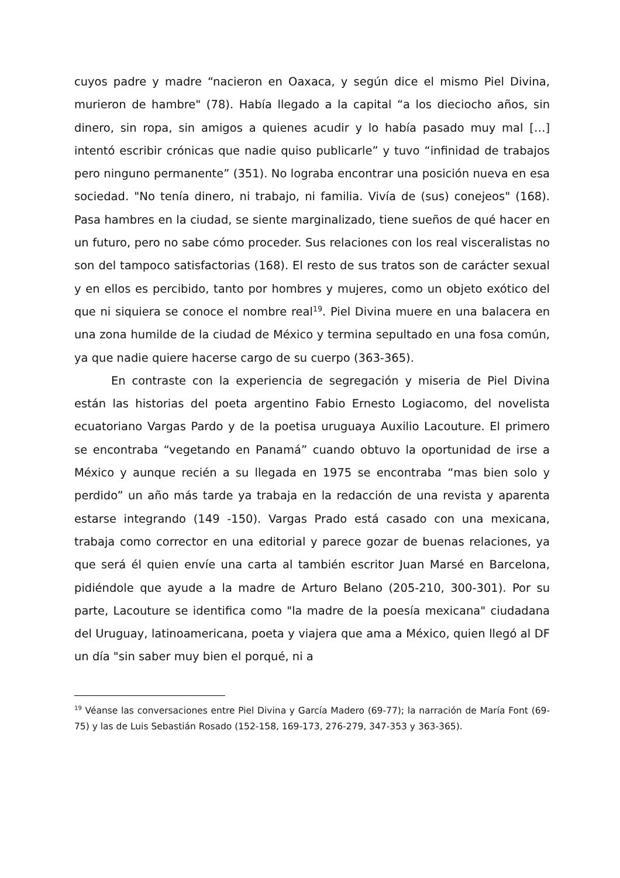cuyos padre y madre “nacieron en Oaxaca, y según dice el mismo Piel Divina, murieron de hambre" (78). Había llegado a la capital “a los dieciocho años, sin dinero, sin ropa, sin amigos a quienes acudir y lo había pasado muy mal […] intentó escribir crónicas que nadie quiso publicarle” y tuvo “infinidad de trabajos pero ninguno permanente” (351). No lograba encontrar una posición nueva en esa sociedad. "No tenía dinero, ni trabajo, ni familia. Vivía de (sus) conejeos" (168). Pasa hambres en la ciudad, se siente marginalizado, tiene sueños de qué hacer en un futuro, pero no sabe cómo proceder. Sus relaciones con los real visceralistas no son del tampoco satisfactorias (168). El resto de sus tratos son de carácter sexual y en ellos es percibido, tanto por hombres y mujeres, como un objeto exótico del que ni siquiera se conoce el nombre real<sup>19</sup>. Piel Divina muere en una balacera en una zona humilde de la ciudad de México y termina sepultado en una fosa común, ya que nadie quiere hacerse cargo de su cuerpo (363-365).
En contraste con la experiencia de segregación y miseria de Piel Divina están las historias del poeta argentino Fabio Ernesto Logiacomo, del novelista ecuatoriano Vargas Pardo y de la poetisa uruguaya Auxilio Lacouture. El primero se encontraba “vegetando en Panamá” cuando obtuvo la oportunidad de irse a México y aunque recién a su llegada en 1975 se encontraba “mas bien solo y perdido” un año más tarde ya trabaja en la redacción de una revista y aparenta estarse integrando (149 -150). Vargas Prado está casado con una mexicana, trabaja como corrector en una editorial y parece gozar de buenas relaciones, ya que será él quien envíe una carta al también escritor Juan Marsé en Barcelona, pidiéndole que ayude a la madre de Arturo Belano (205-210, 300-301). Por su parte, Lacouture se identifica como "la madre de la poesía mexicana" ciudadana del Uruguay, latinoamericana, poeta y viajera que ama a México, quien llegó al DF un día "sin saber muy bien el porqué, ni a
<sup>19</sup> Véanse las conversaciones entre Piel Divina y García Madero (69-77); la narración de María Font (69-75) y las de Luis Sebastián Rosado (152-158, 169-173, 276-279, 347-353 y 363-365).